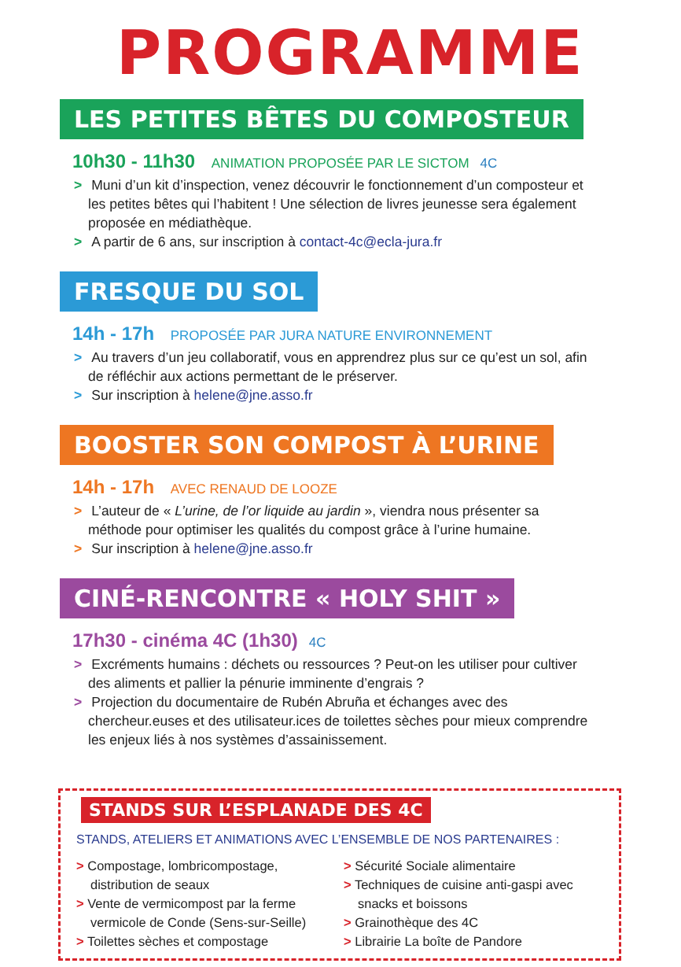PROGRAMME
LES PETITES BÊTES DU COMPOSTEUR
10h30 - 11h30 ANIMATION PROPOSÉE PAR LE SICTOM 4C
> Muni d’un kit d’inspection, venez découvrir le fonctionnement d’un composteur et les petites bêtes qui l’habitent ! Une sélection de livres jeunesse sera également proposée en médiathèque.
> A partir de 6 ans, sur inscription à contact-4c@ecla-jura.fr
FRESQUE DU SOL
14h - 17h PROPOSÉE PAR JURA NATURE ENVIRONNEMENT
> Au travers d’un jeu collaboratif, vous en apprendrez plus sur ce qu’est un sol, afin de réfléchir aux actions permettant de le préserver.
> Sur inscription à helene@jne.asso.fr
BOOSTER SON COMPOST À L’URINE
14h - 17h AVEC RENAUD DE LOOZE
> L’auteur de « L’urine, de l’or liquide au jardin », viendra nous présenter sa méthode pour optimiser les qualités du compost grâce à l’urine humaine.
> Sur inscription à helene@jne.asso.fr
CINÉ-RENCONTRE « HOLY SHIT »
17h30 - cinéma 4C (1h30) 4C
> Excréments humains : déchets ou ressources ? Peut-on les utiliser pour cultiver des aliments et pallier la pénurie imminente d’engrais ?
> Projection du documentaire de Rubén Abruña et échanges avec des chercheur.euses et des utilisateur.ices de toilettes sèches pour mieux comprendre les enjeux liés à nos systèmes d’assainissement.
STANDS SUR L’ESPLANADE DES 4C
STANDS, ATELIERS ET ANIMATIONS AVEC L’ENSEMBLE DE NOS PARTENAIRES :
> Compostage, lombricompostage, distribution de seaux
> Vente de vermicompost par la ferme vermicole de Conde (Sens-sur-Seille)
> Toilettes sèches et compostage
> Sécurité Sociale alimentaire
> Techniques de cuisine anti-gaspi avec snacks et boissons
> Grainothèque des 4C
> Librairie La boîte de Pandore